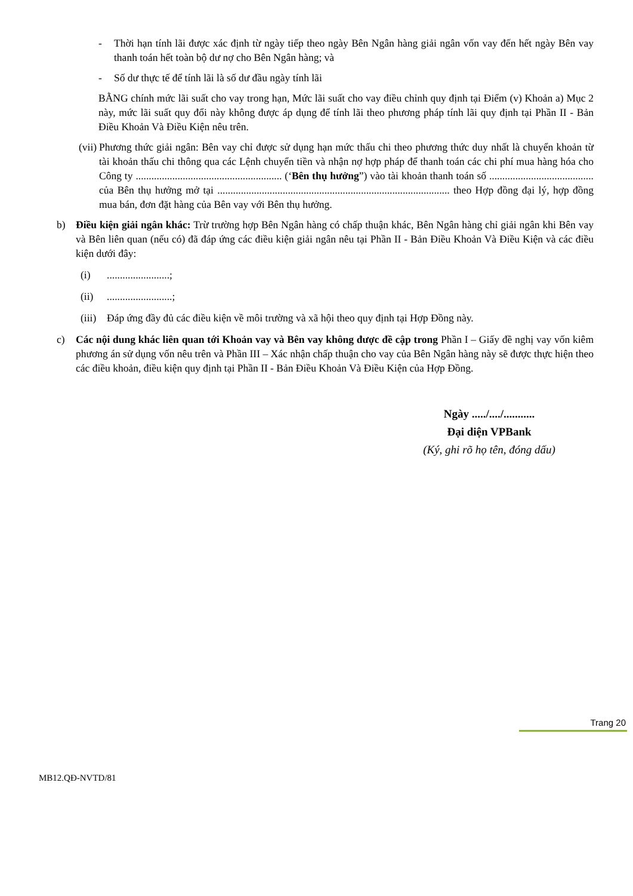- Thời hạn tính lãi được xác định từ ngày tiếp theo ngày Bên Ngân hàng giải ngân vốn vay đến hết ngày Bên vay thanh toán hết toàn bộ dư nợ cho Bên Ngân hàng; và
- Số dư thực tế để tính lãi là số dư đầu ngày tính lãi
BẰNG chính mức lãi suất cho vay trong hạn, Mức lãi suất cho vay điều chỉnh quy định tại Điểm (v) Khoản a) Mục 2 này, mức lãi suất quy đổi này không được áp dụng để tính lãi theo phương pháp tính lãi quy định tại Phần II - Bản Điều Khoản Và Điều Kiện nêu trên.
(vii)
Phương thức giải ngân: Bên vay chỉ được sử dụng hạn mức thấu chi theo phương thức duy nhất là chuyển khoản từ tài khoản thấu chi thông qua các Lệnh chuyển tiền và nhận nợ hợp pháp để thanh toán các chi phí mua hàng hóa cho Công ty ........................................................ (‘Bên thụ hưởng”) vào tài khoản thanh toán số ........................................ của Bên thụ hưởng mở tại ......................................................................................... theo Hợp đồng đại lý, hợp đồng mua bán, đơn đặt hàng của Bên vay với Bên thụ hưởng.
b) Điều kiện giải ngân khác: Trừ trường hợp Bên Ngân hàng có chấp thuận khác, Bên Ngân hàng chỉ giải ngân khi Bên vay và Bên liên quan (nếu có) đã đáp ứng các điều kiện giải ngân nêu tại Phần II - Bản Điều Khoản Và Điều Kiện và các điều kiện dưới đây:
(i)........................;
(ii).........................;
(iii) Đáp ứng đầy đủ các điều kiện về môi trường và xã hội theo quy định tại Hợp Đồng này.
c) Các nội dung khác liên quan tới Khoản vay và Bên vay không được đề cập trong Phần I – Giấy đề nghị vay vốn kiêm phương án sử dụng vốn nêu trên và Phần III – Xác nhận chấp thuận cho vay của Bên Ngân hàng này sẽ được thực hiện theo các điều khoản, điều kiện quy định tại Phần II - Bản Điều Khoản Và Điều Kiện của Hợp Đồng.
Ngày ...../..../...........
Đại diện VPBank
(Ký, ghi rõ họ tên, đóng dấu)
Trang 20
MB12.QĐ-NVTD/81